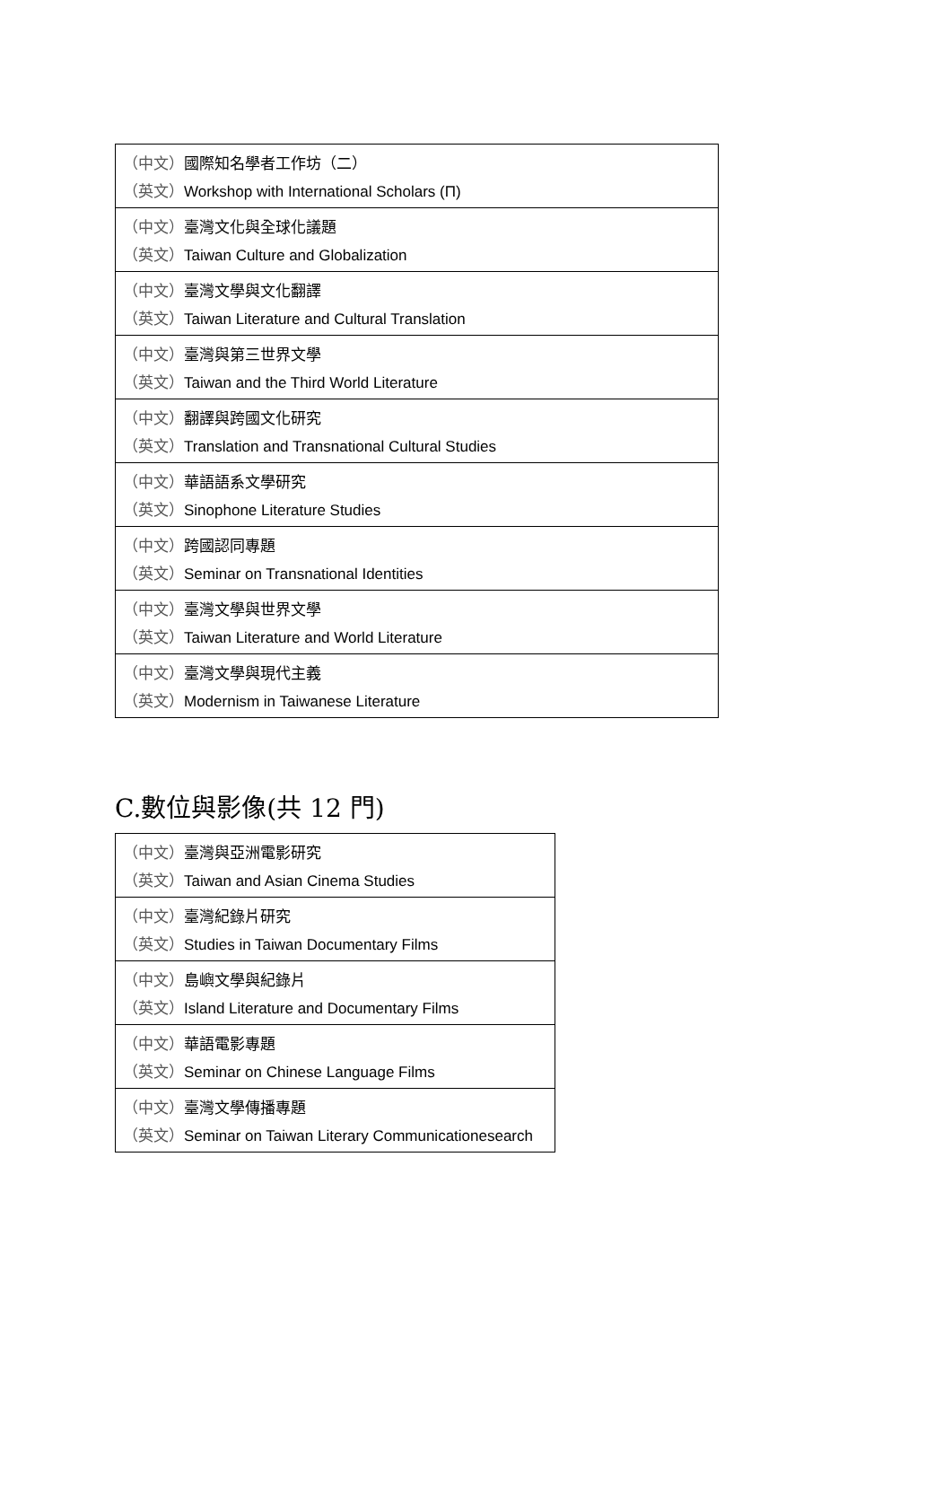| （中文） 國際知名學者工作坊（二） （英文） Workshop with International Scholars (Π) |
| （中文） 臺灣文化與全球化議題 （英文） Taiwan Culture and Globalization |
| （中文） 臺灣文學與文化翻譯 （英文） Taiwan Literature and Cultural Translation |
| （中文） 臺灣與第三世界文學 （英文） Taiwan and the Third World Literature |
| （中文） 翻譯與跨國文化研究 （英文） Translation and Transnational Cultural Studies |
| （中文） 華語語系文學研究 （英文） Sinophone Literature Studies |
| （中文） 跨國認同專題 （英文） Seminar on Transnational Identities |
| （中文） 臺灣文學與世界文學 （英文） Taiwan Literature and World Literature |
| （中文） 臺灣文學與現代主義 （英文） Modernism in Taiwanese Literature |
C.數位與影像(共 12 門)
| （中文） 臺灣與亞洲電影研究 （英文） Taiwan and Asian Cinema Studies |
| （中文） 臺灣紀錄片研究 （英文） Studies in Taiwan Documentary Films |
| （中文） 島嶼文學與紀錄片 （英文） Island Literature and Documentary Films |
| （中文） 華語電影專題 （英文） Seminar on Chinese Language Films |
| （中文） 臺灣文學傳播專題 （英文） Seminar on Taiwan Literary Communicationesearch |